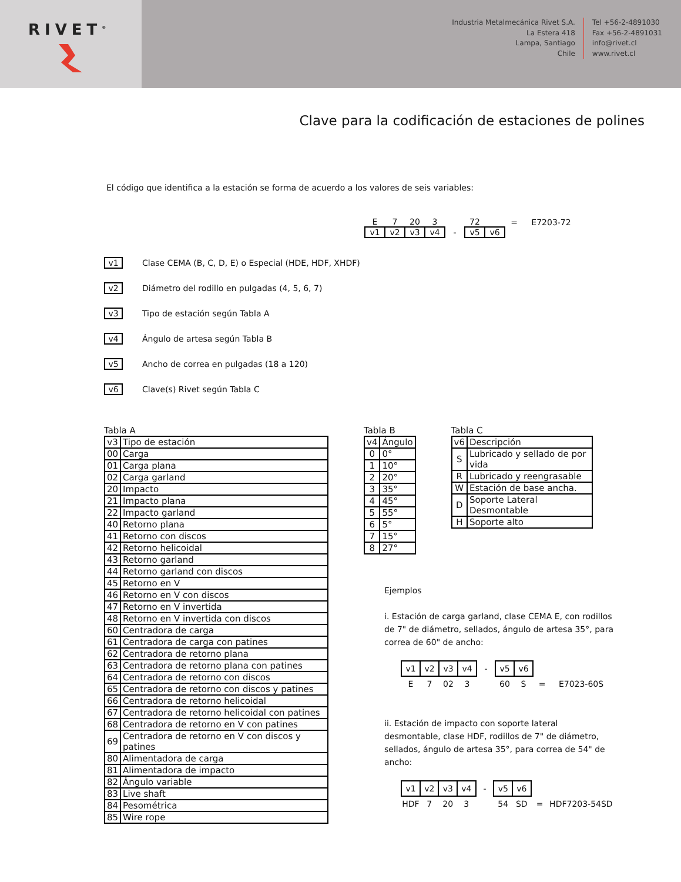RIVET<sup>®</sup>
Industria Metalmecánica Rivet S.A.
La Estera 418
Lampa, Santiago
Chile
Tel +56-2-4891030
Fax +56-2-4891031
info@rivet.cl
www.rivet.cl
Clave para la codificación de estaciones de polines
El código que identifica a la estación se forma de acuerdo a los valores de seis variables:
| E | 7 | 20 | 3 | | 72 | | = | E7203-72 |
| v1 | v2 | v3 | v4 | - | v5 | v6 | | |
v1 Clase CEMA (B, C, D, E) o Especial (HDE, HDF, XHDF)
v2 Diámetro del rodillo en pulgadas (4, 5, 6, 7)
v3 Tipo de estación según Tabla A
v4 Ángulo de artesa según Tabla B
v5 Ancho de correa en pulgadas (18 a 120)
v6 Clave(s) Rivet según Tabla C
Tabla A
| v3 | Tipo de estación |
| --- | --- |
| 00 | Carga |
| 01 | Carga plana |
| 02 | Carga garland |
| 20 | Impacto |
| 21 | Impacto plana |
| 22 | Impacto garland |
| 40 | Retorno plana |
| 41 | Retorno con discos |
| 42 | Retorno helicoidal |
| 43 | Retorno garland |
| 44 | Retorno garland con discos |
| 45 | Retorno en V |
| 46 | Retorno en V con discos |
| 47 | Retorno en V invertida |
| 48 | Retorno en V invertida con discos |
| 60 | Centradora de carga |
| 61 | Centradora de carga con patines |
| 62 | Centradora de retorno plana |
| 63 | Centradora de retorno plana con patines |
| 64 | Centradora de retorno con discos |
| 65 | Centradora de retorno con discos y patines |
| 66 | Centradora de retorno helicoidal |
| 67 | Centradora de retorno helicoidal con patines |
| 68 | Centradora de retorno en V con patines |
| 69 | Centradora de retorno en V con discos y patines |
| 80 | Alimentadora de carga |
| 81 | Alimentadora de impacto |
| 82 | Ángulo variable |
| 83 | Live shaft |
| 84 | Pesométrica |
| 85 | Wire rope |
Tabla B
| v4 | Ángulo |
| --- | --- |
| 0 | 0° |
| 1 | 10° |
| 2 | 20° |
| 3 | 35° |
| 4 | 45° |
| 5 | 55° |
| 6 | 5° |
| 7 | 15° |
| 8 | 27° |
Tabla C
| v6 | Descripción |
| --- | --- |
| S | Lubricado y sellado de por vida |
| R | Lubricado y reengrasable |
| W | Estación de base ancha. |
| D | Soporte Lateral Desmontable |
| H | Soporte alto |
Ejemplos
i. Estación de carga garland, clase CEMA E, con rodillos de 7" de diámetro, sellados, ángulo de artesa 35°, para correa de 60" de ancho:
| v1 | v2 | v3 | v4 | - | v5 | v6 | | |
| E | 7 | 02 | 3 | | 60 | S | = | E7023-60S |
ii. Estación de impacto con soporte lateral desmontable, clase HDF, rodillos de 7" de diámetro, sellados, ángulo de artesa 35°, para correa de 54" de ancho:
| v1 | v2 | v3 | v4 | - | v5 | v6 | | |
| HDF | 7 | 20 | 3 | | 54 | SD | = | HDF7203-54SD |